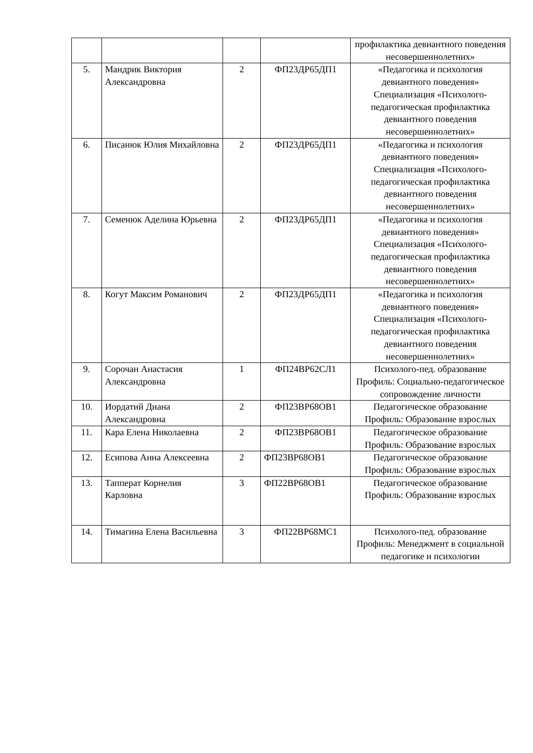| | | | | профилактика девиантного поведения несовершеннолетних» |
| 5. | Мандрик Виктория Александровна | 2 | ФП23ДР65ДП1 | «Педагогика и психология девиантного поведения» Специализация «Психолого-педагогическая профилактика девиантного поведения несовершеннолетних» |
| 6. | Писанюк Юлия Михайловна | 2 | ФП23ДР65ДП1 | «Педагогика и психология девиантного поведения» Специализация «Психолого-педагогическая профилактика девиантного поведения несовершеннолетних» |
| 7. | Семенюк Аделина Юрьевна | 2 | ФП23ДР65ДП1 | «Педагогика и психология девиантного поведения» Специализация «Психолого-педагогическая профилактика девиантного поведения несовершеннолетних» |
| 8. | Когут Максим Романович | 2 | ФП23ДР65ДП1 | «Педагогика и психология девиантного поведения» Специализация «Психолого-педагогическая профилактика девиантного поведения несовершеннолетних» |
| 9. | Сорочан Анастасия Александровна | 1 | ФП24ВР62СЛ1 | Психолого-пед. образование Профиль: Социально-педагогическое сопровождение личности |
| 10. | Иордатий Диана Александровна | 2 | ФП23ВР68ОВ1 | Педагогическое образование Профиль: Образование взрослых |
| 11. | Кара Елена Николаевна | 2 | ФП23ВР68ОВ1 | Педагогическое образование Профиль: Образование взрослых |
| 12. | Есипова Анна Алексеевна | 2 | ФП23ВР68ОВ1 | Педагогическое образование Профиль: Образование взрослых |
| 13. | Тапперат Корнелия Карловна | 3 | ФП22ВР68ОВ1 | Педагогическое образование Профиль: Образование взрослых |
| 14. | Тимагина Елена Васильевна | 3 | ФП22ВР68МС1 | Психолого-пед. образование Профиль: Менеджмент в социальной педагогике и психологии |